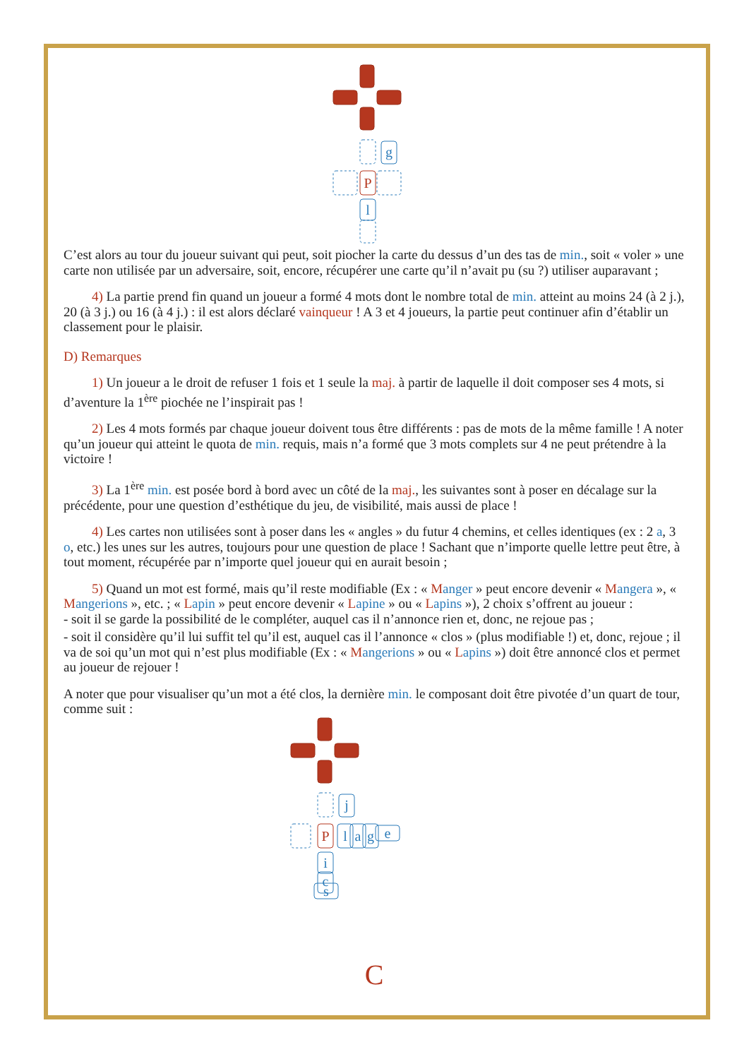g
P
l
C’est alors au tour du joueur suivant qui peut, soit piocher la carte du dessus d’un des tas de min., soit « voler » une carte non utilisée par un adversaire, soit, encore, récupérer une carte qu’il n’avait pu (su ?) utiliser auparavant ;
4) La partie prend fin quand un joueur a formé 4 mots dont le nombre total de min. atteint au moins 24 (à 2 j.), 20 (à 3 j.) ou 16 (à 4 j.) : il est alors déclaré vainqueur ! A 3 et 4 joueurs, la partie peut continuer afin d’établir un classement pour le plaisir.
D) Remarques
1) Un joueur a le droit de refuser 1 fois et 1 seule la maj. à partir de laquelle il doit composer ses 4 mots, si d’aventure la 1<sup>ère</sup> piochée ne l’inspirait pas !
2) Les 4 mots formés par chaque joueur doivent tous être différents : pas de mots de la même famille ! A noter qu’un joueur qui atteint le quota de min. requis, mais n’a formé que 3 mots complets sur 4 ne peut prétendre à la victoire !
3) La 1<sup>ère</sup> min. est posée bord à bord avec un côté de la maj., les suivantes sont à poser en décalage sur la précédente, pour une question d’esthétique du jeu, de visibilité, mais aussi de place !
4) Les cartes non utilisées sont à poser dans les « angles » du futur 4 chemins, et celles identiques (ex : 2 a, 3 o, etc.) les unes sur les autres, toujours pour une question de place ! Sachant que n’importe quelle lettre peut être, à tout moment, récupérée par n’importe quel joueur qui en aurait besoin ;
5) Quand un mot est formé, mais qu’il reste modifiable (Ex : « Manger » peut encore devenir « Mangera », « Mangerions », etc. ; « Lapin » peut encore devenir « Lapine » ou « Lapins »), 2 choix s’offrent au joueur :
- soit il se garde la possibilité de le compléter, auquel cas il n’annonce rien et, donc, ne rejoue pas ;
- soit il considère qu’il lui suffit tel qu’il est, auquel cas il l’annonce « clos » (plus modifiable !) et, donc, rejoue ; il va de soi qu’un mot qui n’est plus modifiable (Ex : « Mangerions » ou « Lapins ») doit être annoncé clos et permet au joueur de rejouer !
A noter que pour visualiser qu’un mot a été clos, la dernière min. le composant doit être pivotée d’un quart de tour, comme suit :
j
l
a
g
e
i
c
s
P
C